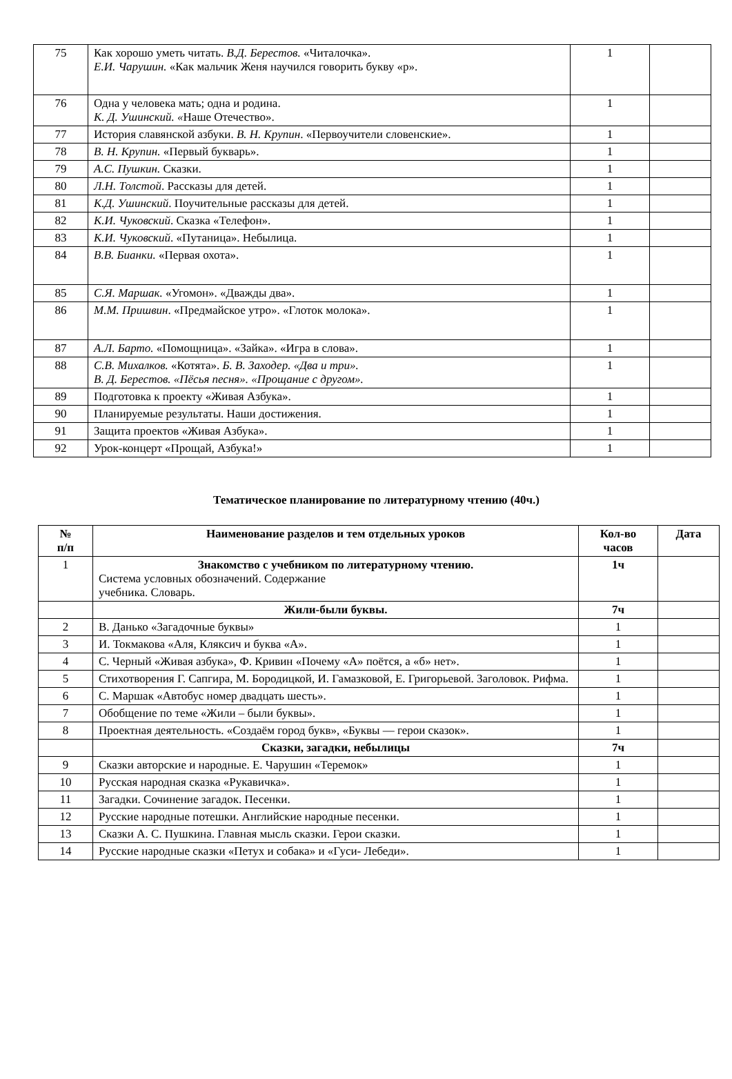| 75 | Как хорошо уметь читать. В.Д. Берестов. «Читалочка». Е.И. Чарушин. «Как мальчик Женя научился говорить букву «р». | 1 | |
| 76 | Одна у человека мать; одна и родина. К. Д. Ушинский. « Наше Отечество». | 1 | |
| 77 | История славянской азбуки. В. Н. Крупин . «Первоучители словенские». | 1 | |
| 78 | В. Н. Крупин. «Первый букварь». | 1 | |
| 79 | А.С. Пушкин. Сказки. | 1 | |
| 80 | Л.Н. Толстой . Рассказы для детей. | 1 | |
| 81 | К.Д. Ушинский . Поучительные рассказы для детей. | 1 | |
| 82 | К.И. Чуковский . Сказка «Телефон». | 1 | |
| 83 | К.И. Чуковский . «Путаница». Небылица. | 1 | |
| 84 | В.В. Бианки. «Первая охота». | 1 | |
| 85 | С.Я. Маршак. «Угомон». «Дважды два». | 1 | |
| 86 | М.М. Пришвин . «Предмайское утро». «Глоток молока». | 1 | |
| 87 | А.Л. Барто. «Помощница». «Зайка». «Игра в слова». | 1 | |
| 88 | С.В. Михалков. «Котята». Б. В. Заходер. «Два и три». В. Д. Берестов. «Пёсья песня». «Прощание с другом». | 1 | |
| 89 | Подготовка к проекту «Живая Азбука». | 1 | |
| 90 | Планируемые результаты. Наши достижения. | 1 | |
| 91 | Защита проектов «Живая Азбука». | 1 | |
| 92 | Урок-концерт «Прощай, Азбука!» | 1 | |
Тематическое планирование по литературному чтению (40ч.)
| № п/п | Наименование разделов и тем отдельных уроков | Кол-во часов | Дата |
| --- | --- | --- | --- |
| 1 | Знакомство с учебником по литературному чтению. Система условных обозначений. Содержание учебника. Словарь. | 1ч | |
| | Жили-были буквы. | 7ч | |
| 2 | В. Данько «Загадочные буквы» | 1 | |
| 3 | И. Токмакова «Аля, Кляксич и буква «А». | 1 | |
| 4 | С. Черный «Живая азбука», Ф. Кривин «Почему «А» поётся, а «б» нет». | 1 | |
| 5 | Стихотворения Г. Сапгира, М. Бородицкой, И. Гамазковой, Е. Григорьевой. Заголовок. Рифма. | 1 | |
| 6 | С. Маршак «Автобус номер двадцать шесть». | 1 | |
| 7 | Обобщение по теме «Жили – были буквы». | 1 | |
| 8 | Проектная деятельность. «Создаём город букв», «Буквы — герои сказок». | 1 | |
| | Сказки, загадки, небылицы | 7ч | |
| 9 | Сказки авторские и народные. Е. Чарушин «Теремок» | 1 | |
| 10 | Русская народная сказка «Рукавичка». | 1 | |
| 11 | Загадки. Сочинение загадок. Песенки. | 1 | |
| 12 | Русские народные потешки. Английские народные песенки. | 1 | |
| 13 | Сказки А. С. Пушкина. Главная мысль сказки. Герои сказки. | 1 | |
| 14 | Русские народные сказки «Петух и собака» и «Гуси- Лебеди». | 1 | |